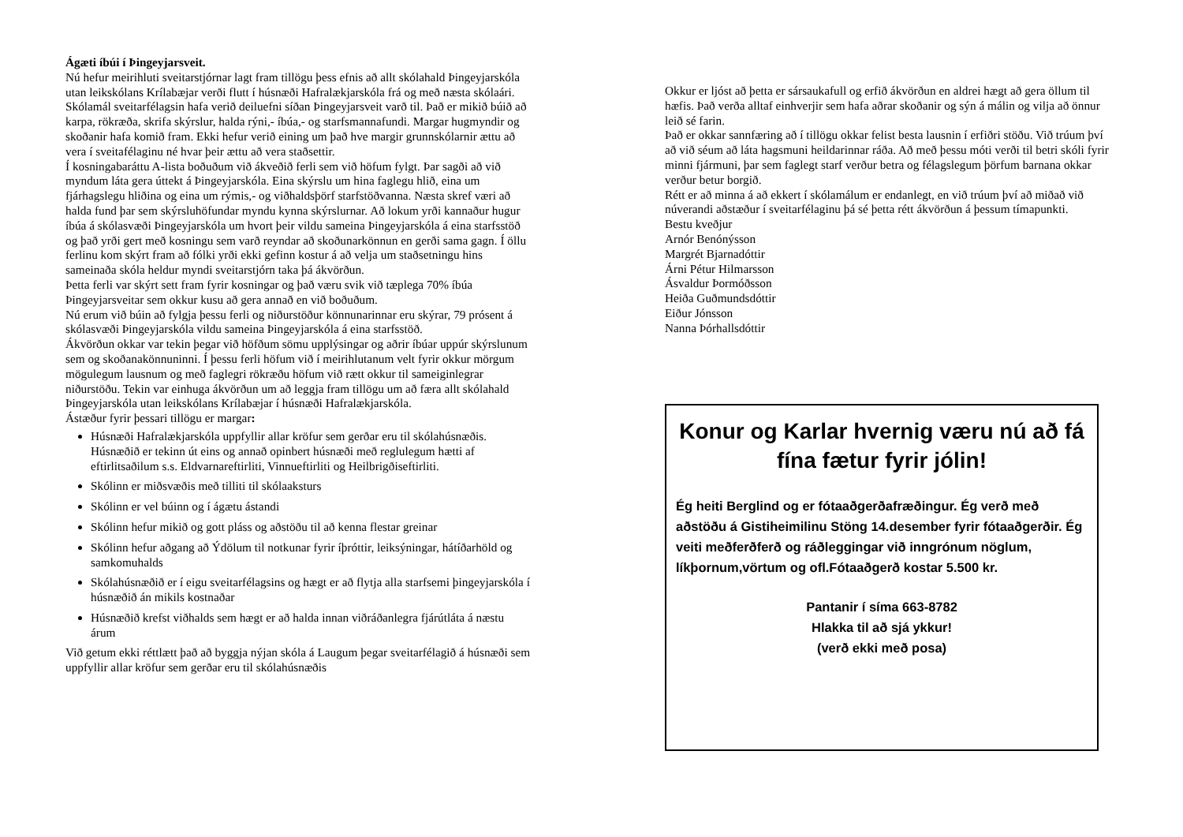Ágæti íbúi í Þingeyjarsveit.
Nú hefur meirihluti sveitarstjórnar lagt fram tillögu þess efnis að allt skólahald Þingeyjarskóla utan leikskólans Krílabæjar verði flutt í húsnæði Hafralækjarskóla frá og með næsta skólaári.
Skólamál sveitarfélagsin hafa verið deiluefni síðan Þingeyjarsveit varð til. Það er mikið búið að karpa, rökræða, skrifa skýrslur, halda rýni,- íbúa,- og starfsmannafundi. Margar hugmyndir og skoðanir hafa komið fram. Ekki hefur verið eining um það hve margir grunnskólarnir ættu að vera í sveitafélaginu né hvar þeir ættu að vera staðsettir.
Í kosningabaráttu A-lista boðuðum við ákveðið ferli sem við höfum fylgt. Þar sagði að við myndum láta gera úttekt á Þingeyjarskóla. Eina skýrslu um hina faglegu hlið, eina um fjárhagslegu hliðina og eina um rýmis,- og viðhaldsþörf starfstöðvanna. Næsta skref væri að halda fund þar sem skýrsluhöfundar myndu kynna skýrslurnar. Að lokum yrði kannaður hugur íbúa á skólasvæði Þingeyjarskóla um hvort þeir vildu sameina Þingeyjarskóla á eina starfsstöð og það yrði gert með kosningu sem varð reyndar að skoðunarkönnun en gerði sama gagn. Í öllu ferlinu kom skýrt fram að fólki yrði ekki gefinn kostur á að velja um staðsetningu hins sameinaða skóla heldur myndi sveitarstjórn taka þá ákvörðun.
Þetta ferli var skýrt sett fram fyrir kosningar og það væru svik við tæplega 70% íbúa Þingeyjarsveitar sem okkur kusu að gera annað en við boðuðum.
Nú erum við búin að fylgja þessu ferli og niðurstöður könnunarinnar eru skýrar, 79 prósent á skólasvæði Þingeyjarskóla vildu sameina Þingeyjarskóla á eina starfsstöð.
Ákvörðun okkar var tekin þegar við höfðum sömu upplýsingar og aðrir íbúar uppúr skýrslunum sem og skoðanakönnuninni. Í þessu ferli höfum við í meirihlutanum velt fyrir okkur mörgum mögulegum lausnum og með faglegri rökræðu höfum við rætt okkur til sameiginlegrar niðurstöðu. Tekin var einhuga ákvörðun um að leggja fram tillögu um að færa allt skólahald Þingeyjarskóla utan leikskólans Krílabæjar í húsnæði Hafralækjarskóla.
Ástæður fyrir þessari tillögu er margar:
Húsnæði Hafralækjarskóla uppfyllir allar kröfur sem gerðar eru til skólahúsnæðis. Húsnæðið er tekinn út eins og annað opinbert húsnæði með reglulegum hætti af eftirlitsaðilum s.s. Eldvarnareftirliti, Vinnueftirliti og Heilbrigðiseftirliti.
Skólinn er miðsvæðis með tilliti til skólaaksturs
Skólinn er vel búinn og í ágætu ástandi
Skólinn hefur mikið og gott pláss og aðstöðu til að kenna flestar greinar
Skólinn hefur aðgang að Ýdölum til notkunar fyrir íþróttir, leiksýningar, hátíðarhöld og samkomuhalds
Skólahúsnæðið er í eigu sveitarfélagsins og hægt er að flytja alla starfsemi þingeyjarskóla í húsnæðið án mikils kostnaðar
Húsnæðið krefst viðhalds sem hægt er að halda innan viðráðanlegra fjárútláta á næstu árum
Við getum ekki réttlætt það að byggja nýjan skóla á Laugum þegar sveitarfélagið á húsnæði sem uppfyllir allar kröfur sem gerðar eru til skólahúsnæðis
Okkur er ljóst að þetta er sársaukafull og erfið ákvörðun en aldrei hægt að gera öllum til hæfis. Það verða alltaf einhverjir sem hafa aðrar skoðanir og sýn á málin og vilja að önnur leið sé farin.
Það er okkar sannfæring að í tillögu okkar felist besta lausnin í erfiðri stöðu. Við trúum því að við séum að láta hagsmuni heildarinnar ráða. Að með þessu móti verði til betri skóli fyrir minni fjármuni, þar sem faglegt starf verður betra og félagslegum þörfum barnana okkar verður betur borgið.
Rétt er að minna á að ekkert í skólamálum er endanlegt, en við trúum því að miðað við núverandi aðstæður í sveitarfélaginu þá sé þetta rétt ákvörðun á þessum tímapunkti.
Bestu kveðjur
Arnór Benónýsson
Margrét Bjarnadóttir
Árni Pétur Hilmarsson
Ásvaldur Þormóðsson
Heiða Guðmundsdóttir
Eiður Jónsson
Nanna Þórhallsdóttir
Konur og Karlar hvernig væru nú að fá fína fætur fyrir jólin!
Ég heiti Berglind og er fótaaðgerðafræðingur. Ég verð með aðstöðu á Gistiheimilinu Stöng 14.desember fyrir fótaaðgerðir. Ég veiti meðferðferð og ráðleggingar við inngrónum nöglum, líkþornum,vörtum og ofl.Fótaaðgerð kostar 5.500 kr.
Pantanir í síma 663-8782
Hlakka til að sjá ykkur!
(verð ekki með posa)